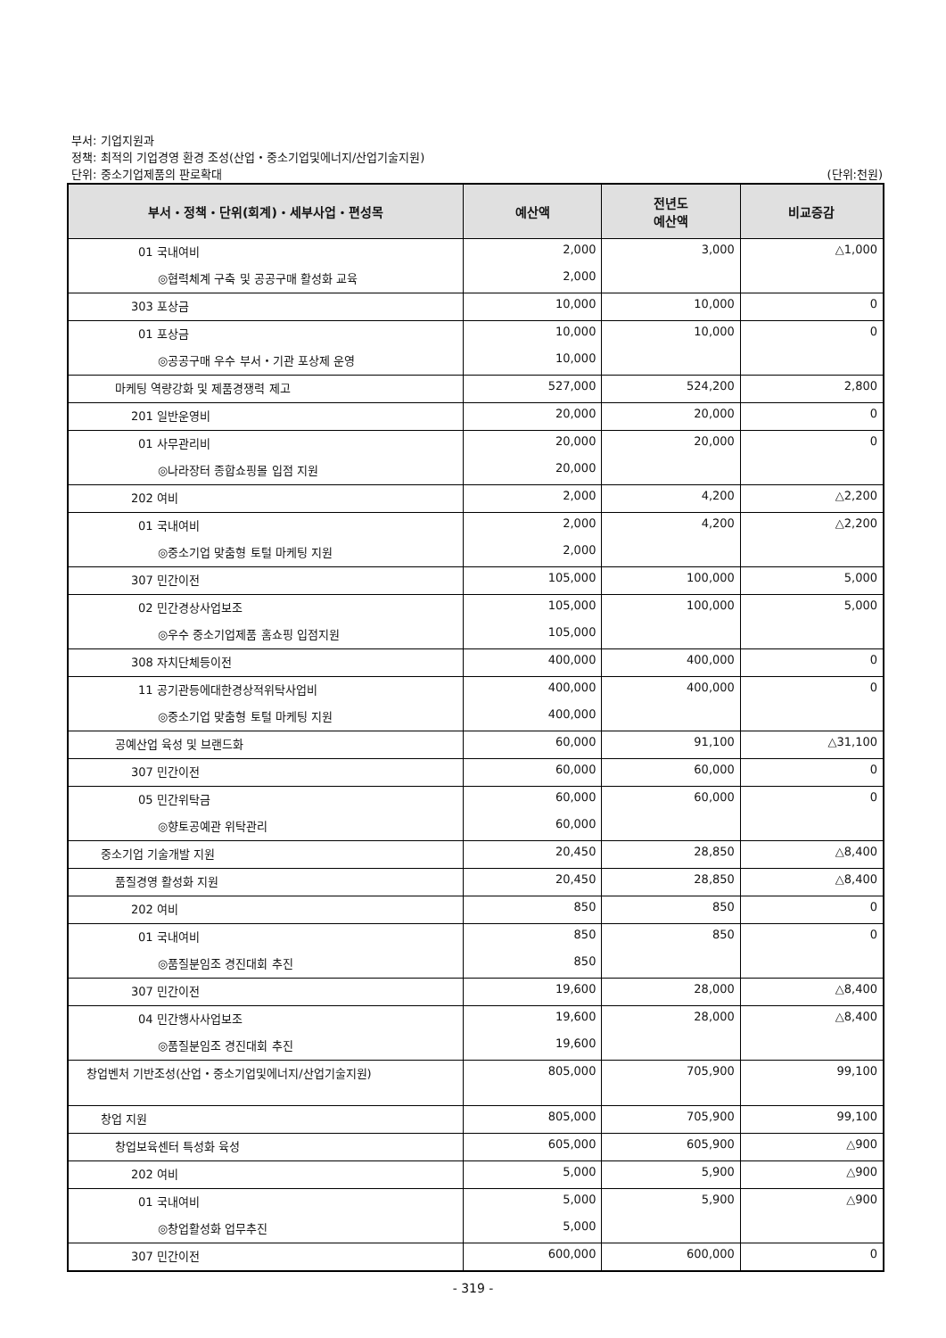부서: 기업지원과
정책: 최적의 기업경영 환경 조성(산업・중소기업및에너지/산업기술지원)
단위: 중소기업제품의 판로확대
(단위:천원)
| 부서・정책・단위(회계)・세부사업・편성목 | 예산액 | 전년도 예산액 | 비교증감 |
| --- | --- | --- | --- |
| 01 국내여비 | 2,000 | 3,000 | △1,000 |
| ◎협력체계 구축 및 공공구매 활성화 교육 | 2,000 | | |
| 303 포상금 | 10,000 | 10,000 | 0 |
| 01 포상금 | 10,000 | 10,000 | 0 |
| ◎공공구매 우수 부서・기관 포상제 운영 | 10,000 | | |
| 마케팅 역량강화 및 제품경쟁력 제고 | 527,000 | 524,200 | 2,800 |
| 201 일반운영비 | 20,000 | 20,000 | 0 |
| 01 사무관리비 | 20,000 | 20,000 | 0 |
| ◎나라장터 종합쇼핑몰 입점 지원 | 20,000 | | |
| 202 여비 | 2,000 | 4,200 | △2,200 |
| 01 국내여비 | 2,000 | 4,200 | △2,200 |
| ◎중소기업 맞춤형 토털 마케팅 지원 | 2,000 | | |
| 307 민간이전 | 105,000 | 100,000 | 5,000 |
| 02 민간경상사업보조 | 105,000 | 100,000 | 5,000 |
| ◎우수 중소기업제품 홈쇼핑 입점지원 | 105,000 | | |
| 308 자치단체등이전 | 400,000 | 400,000 | 0 |
| 11 공기관등에대한경상적위탁사업비 | 400,000 | 400,000 | 0 |
| ◎중소기업 맞춤형 토털 마케팅 지원 | 400,000 | | |
| 공예산업 육성 및 브랜드화 | 60,000 | 91,100 | △31,100 |
| 307 민간이전 | 60,000 | 60,000 | 0 |
| 05 민간위탁금 | 60,000 | 60,000 | 0 |
| ◎향토공예관 위탁관리 | 60,000 | | |
| 중소기업 기술개발 지원 | 20,450 | 28,850 | △8,400 |
| 품질경영 활성화 지원 | 20,450 | 28,850 | △8,400 |
| 202 여비 | 850 | 850 | 0 |
| 01 국내여비 | 850 | 850 | 0 |
| ◎품질분임조 경진대회 추진 | 850 | | |
| 307 민간이전 | 19,600 | 28,000 | △8,400 |
| 04 민간행사사업보조 | 19,600 | 28,000 | △8,400 |
| ◎품질분임조 경진대회 추진 | 19,600 | | |
| 창업벤처 기반조성(산업・중소기업및에너지/산업기술지원) | 805,000 | 705,900 | 99,100 |
| 창업 지원 | 805,000 | 705,900 | 99,100 |
| 창업보육센터 특성화 육성 | 605,000 | 605,900 | △900 |
| 202 여비 | 5,000 | 5,900 | △900 |
| 01 국내여비 | 5,000 | 5,900 | △900 |
| ◎창업활성화 업무추진 | 5,000 | | |
| 307 민간이전 | 600,000 | 600,000 | 0 |
- 319 -